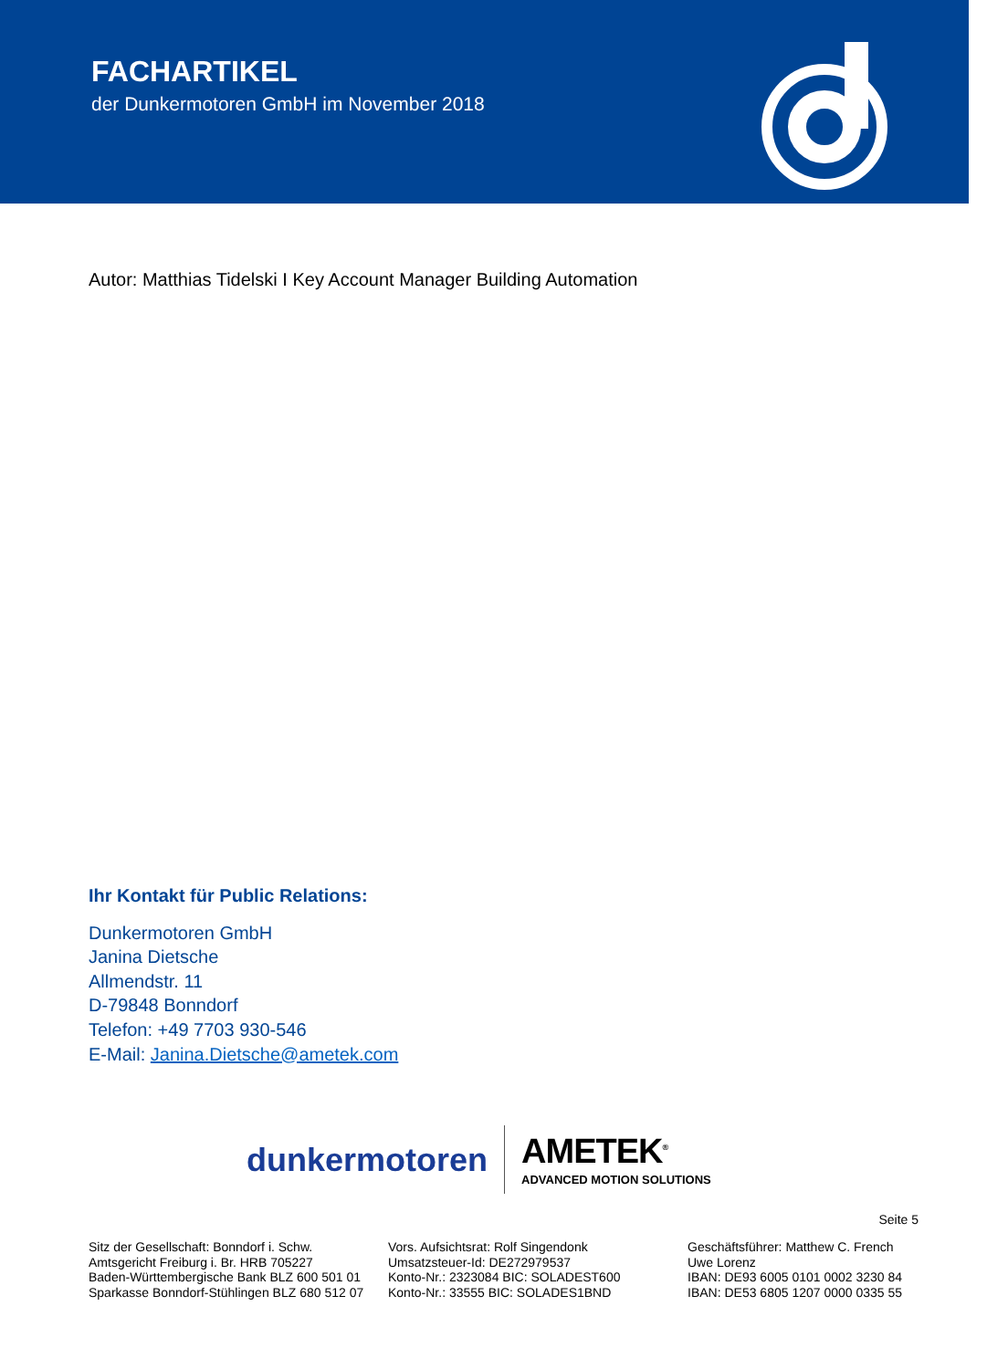FACHARTIKEL
der Dunkermotoren GmbH im November 2018
Autor: Matthias Tidelski I Key Account Manager Building Automation
Ihr Kontakt für Public Relations:
Dunkermotoren GmbH
Janina Dietsche
Allmendstr. 11
D-79848 Bonndorf
Telefon: +49 7703 930-546
E-Mail: Janina.Dietsche@ametek.com
dunkermotoren
AMETEK<sup>®</sup>
ADVANCED MOTION SOLUTIONS
Seite 5
Sitz der Gesellschaft: Bonndorf i. Schw.
Amtsgericht Freiburg i. Br. HRB 705227
Baden-Württembergische Bank BLZ 600 501 01
Sparkasse Bonndorf-Stühlingen BLZ 680 512 07
Vors. Aufsichtsrat: Rolf Singendonk
Umsatzsteuer-Id: DE272979537
Konto-Nr.: 2323084 BIC: SOLADEST600
Konto-Nr.: 33555 BIC: SOLADES1BND
Geschäftsführer: Matthew C. French
Uwe Lorenz
IBAN: DE93 6005 0101 0002 3230 84
IBAN: DE53 6805 1207 0000 0335 55